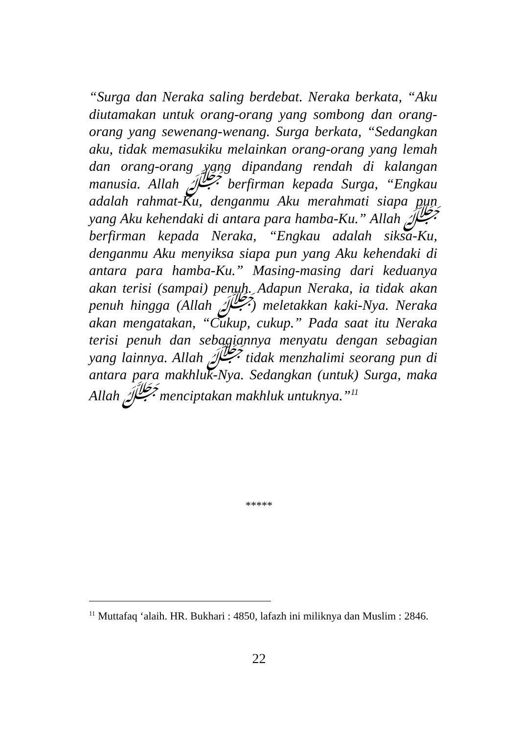“Surga dan Neraka saling berdebat. Neraka berkata, “Aku diutamakan untuk orang-orang yang sombong dan orang-orang yang sewenang-wenang. Surga berkata, “Sedangkan aku, tidak memasukiku melainkan orang-orang yang lemah dan orang-orang yang dipandang rendah di kalangan manusia. Allah ﷻ berfirman kepada Surga, “Engkau adalah rahmat-Ku, denganmu Aku merahmati siapa pun yang Aku kehendaki di antara para hamba-Ku.” Allah ﷻ berfirman kepada Neraka, “Engkau adalah siksa-Ku, denganmu Aku menyiksa siapa pun yang Aku kehendaki di antara para hamba-Ku.” Masing-masing dari keduanya akan terisi (sampai) penuh. Adapun Neraka, ia tidak akan penuh hingga (Allah ﷻ) meletakkan kaki-Nya. Neraka akan mengatakan, “Cukup, cukup.” Pada saat itu Neraka terisi penuh dan sebagiannya menyatu dengan sebagian yang lainnya. Allah ﷻ tidak menzhalimi seorang pun di antara para makhluk-Nya. Sedangkan (untuk) Surga, maka Allah ﷻ menciptakan makhluk untuknya.”<sup>11</sup>
*****
<sup>11</sup> Muttafaq ‘alaih. HR. Bukhari : 4850, lafazh ini miliknya dan Muslim : 2846.
22